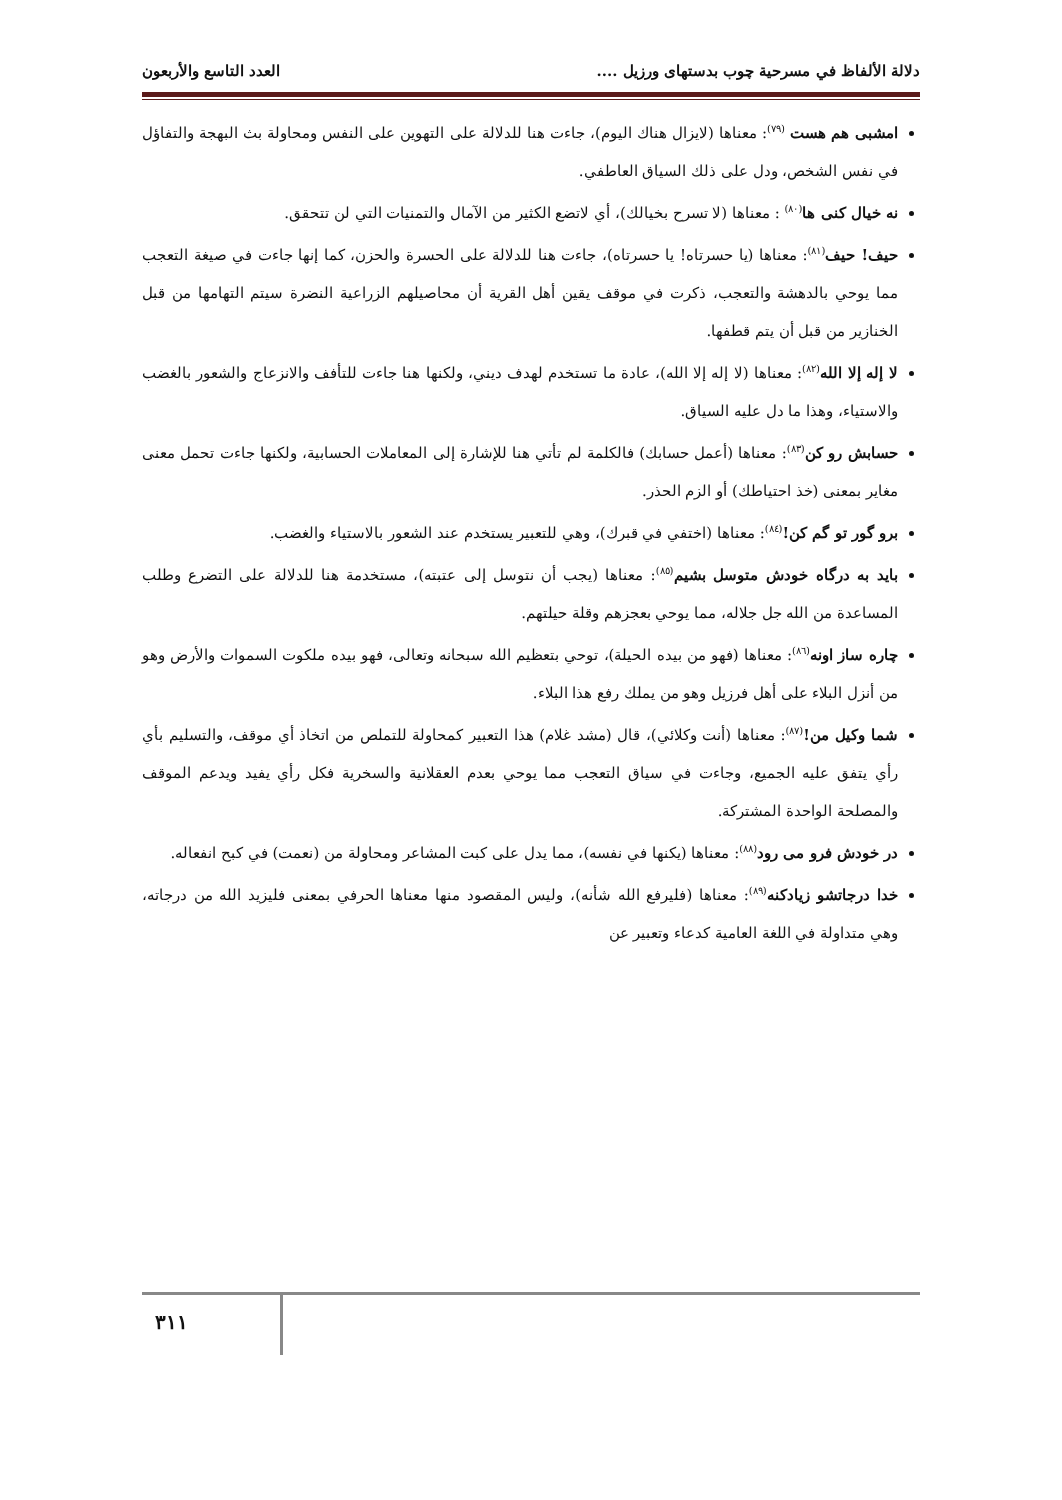دلالة الألفاظ في مسرحية چوب بدستهای ورزیل .... العدد التاسع والأربعون
امشبی هم هست <sup>(٧٩)</sup>: معناها (لايزال هناك اليوم)، جاءت هنا للدلالة على التهوين على النفس ومحاولة بث البهجة والتفاؤل في نفس الشخص، ودل على ذلك السياق العاطفي.
نه خيال كنى ها<sup>(٨٠)</sup> : معناها (لا تسرح بخيالك)، أي لاتضع الكثير من الآمال والتمنيات التي لن تتحقق.
حيف! حيف<sup>(٨١)</sup>: معناها (يا حسرتاه! يا حسرتاه)، جاءت هنا للدلالة على الحسرة والحزن، كما إنها جاءت في صيغة التعجب مما يوحي بالدهشة والتعجب، ذكرت في موقف يقين أهل القرية أن محاصيلهم الزراعية النضرة سيتم التهامها من قبل الخنازير من قبل أن يتم قطفها.
لا إله إلا الله<sup>(٨٢)</sup>: معناها (لا إله إلا الله)، عادة ما تستخدم لهدف ديني، ولكنها هنا جاءت للتأفف والانزعاج والشعور بالغضب والاستياء، وهذا ما دل عليه السياق.
حسابش رو كن<sup>(٨٣)</sup>: معناها (أعمل حسابك) فالكلمة لم تأتي هنا للإشارة إلى المعاملات الحسابية، ولكنها جاءت تحمل معنى مغاير بمعنى (خذ احتياطك) أو الزم الحذر.
برو گور تو گم كن!<sup>(٨٤)</sup>: معناها (اختفي في قبرك)، وهي للتعبير يستخدم عند الشعور بالاستياء والغضب.
بايد به درگاه خودش متوسل بشيم<sup>(٨٥)</sup>: معناها (يجب أن نتوسل إلى عتبته)، مستخدمة هنا للدلالة على التضرع وطلب المساعدة من الله جل جلاله، مما يوحي بعجزهم وقلة حيلتهم.
چاره ساز اونه<sup>(٨٦)</sup>: معناها (فهو من بيده الحيلة)، توحي بتعظيم الله سبحانه وتعالى، فهو بيده ملكوت السموات والأرض وهو من أنزل البلاء على أهل فرزيل وهو من يملك رفع هذا البلاء.
شما وكيل من!<sup>(٨٧)</sup>: معناها (أنت وكلائي)، قال (مشد غلام) هذا التعبير كمحاولة للتملص من اتخاذ أي موقف، والتسليم بأي رأي يتفق عليه الجميع، وجاءت في سياق التعجب مما يوحي بعدم العقلانية والسخرية فكل رأي يفيد ويدعم الموقف والمصلحة الواحدة المشتركة.
در خودش فرو مى رود<sup>(٨٨)</sup>: معناها (يكنها في نفسه)، مما يدل على كبت المشاعر ومحاولة من (نعمت) في كبح انفعاله.
خدا درجاتشو زيادكنه<sup>(٨٩)</sup>: معناها (فليرفع الله شأنه)، وليس المقصود منها معناها الحرفي بمعنى فليزيد الله من درجاته، وهي متداولة في اللغة العامية كدعاء وتعبير عن
٣١١